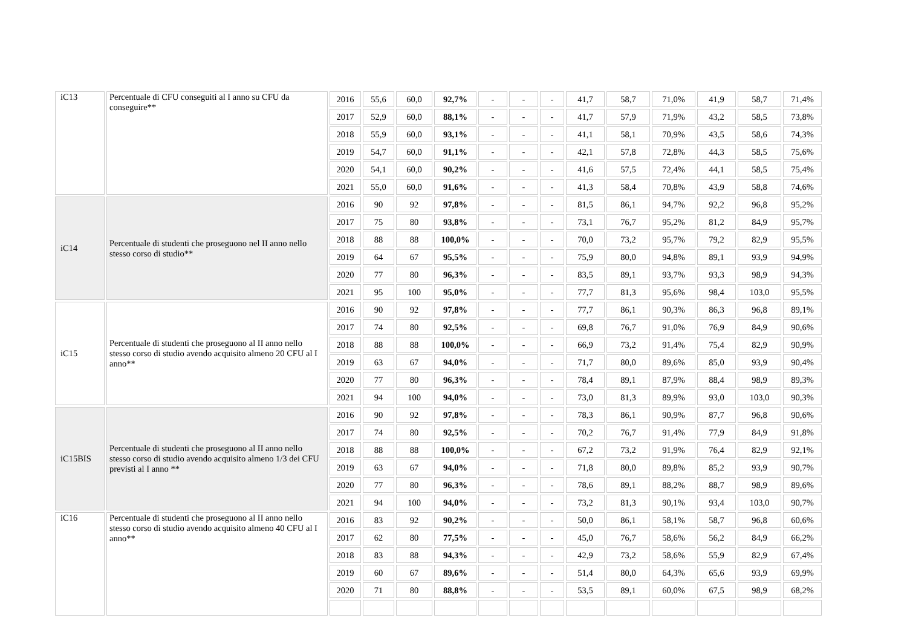| iC13 | Percentuale di CFU conseguiti al I anno su CFU da conseguire** | 2016 | 55,6 | 60,0 | 92,7% | - | - | - | 41,7 | 58,7 | 71,0% | 41,9 | 58,7 | 71,4% |
| | | 2017 | 52,9 | 60,0 | 88,1% | - | - | - | 41,7 | 57,9 | 71,9% | 43,2 | 58,5 | 73,8% |
| | | 2018 | 55,9 | 60,0 | 93,1% | - | - | - | 41,1 | 58,1 | 70,9% | 43,5 | 58,6 | 74,3% |
| | | 2019 | 54,7 | 60,0 | 91,1% | - | - | - | 42,1 | 57,8 | 72,8% | 44,3 | 58,5 | 75,6% |
| | | 2020 | 54,1 | 60,0 | 90,2% | - | - | - | 41,6 | 57,5 | 72,4% | 44,1 | 58,5 | 75,4% |
| | | 2021 | 55,0 | 60,0 | 91,6% | - | - | - | 41,3 | 58,4 | 70,8% | 43,9 | 58,8 | 74,6% |
| iC14 | Percentuale di studenti che proseguono nel II anno nello stesso corso di studio** | 2016 | 90 | 92 | 97,8% | - | - | - | 81,5 | 86,1 | 94,7% | 92,2 | 96,8 | 95,2% |
| | | 2017 | 75 | 80 | 93,8% | - | - | - | 73,1 | 76,7 | 95,2% | 81,2 | 84,9 | 95,7% |
| | | 2018 | 88 | 88 | 100,0% | - | - | - | 70,0 | 73,2 | 95,7% | 79,2 | 82,9 | 95,5% |
| | | 2019 | 64 | 67 | 95,5% | - | - | - | 75,9 | 80,0 | 94,8% | 89,1 | 93,9 | 94,9% |
| | | 2020 | 77 | 80 | 96,3% | - | - | - | 83,5 | 89,1 | 93,7% | 93,3 | 98,9 | 94,3% |
| | | 2021 | 95 | 100 | 95,0% | - | - | - | 77,7 | 81,3 | 95,6% | 98,4 | 103,0 | 95,5% |
| iC15 | Percentuale di studenti che proseguono al II anno nello stesso corso di studio avendo acquisito almeno 20 CFU al I anno** | 2016 | 90 | 92 | 97,8% | - | - | - | 77,7 | 86,1 | 90,3% | 86,3 | 96,8 | 89,1% |
| | | 2017 | 74 | 80 | 92,5% | - | - | - | 69,8 | 76,7 | 91,0% | 76,9 | 84,9 | 90,6% |
| | | 2018 | 88 | 88 | 100,0% | - | - | - | 66,9 | 73,2 | 91,4% | 75,4 | 82,9 | 90,9% |
| | | 2019 | 63 | 67 | 94,0% | - | - | - | 71,7 | 80,0 | 89,6% | 85,0 | 93,9 | 90,4% |
| | | 2020 | 77 | 80 | 96,3% | - | - | - | 78,4 | 89,1 | 87,9% | 88,4 | 98,9 | 89,3% |
| | | 2021 | 94 | 100 | 94,0% | - | - | - | 73,0 | 81,3 | 89,9% | 93,0 | 103,0 | 90,3% |
| iC15BIS | Percentuale di studenti che proseguono al II anno nello stesso corso di studio avendo acquisito almeno 1/3 dei CFU previsti al I anno ** | 2016 | 90 | 92 | 97,8% | - | - | - | 78,3 | 86,1 | 90,9% | 87,7 | 96,8 | 90,6% |
| | | 2017 | 74 | 80 | 92,5% | - | - | - | 70,2 | 76,7 | 91,4% | 77,9 | 84,9 | 91,8% |
| | | 2018 | 88 | 88 | 100,0% | - | - | - | 67,2 | 73,2 | 91,9% | 76,4 | 82,9 | 92,1% |
| | | 2019 | 63 | 67 | 94,0% | - | - | - | 71,8 | 80,0 | 89,8% | 85,2 | 93,9 | 90,7% |
| | | 2020 | 77 | 80 | 96,3% | - | - | - | 78,6 | 89,1 | 88,2% | 88,7 | 98,9 | 89,6% |
| | | 2021 | 94 | 100 | 94,0% | - | - | - | 73,2 | 81,3 | 90,1% | 93,4 | 103,0 | 90,7% |
| iC16 | Percentuale di studenti che proseguono al II anno nello stesso corso di studio avendo acquisito almeno 40 CFU al I anno** | 2016 | 83 | 92 | 90,2% | - | - | - | 50,0 | 86,1 | 58,1% | 58,7 | 96,8 | 60,6% |
| | | 2017 | 62 | 80 | 77,5% | - | - | - | 45,0 | 76,7 | 58,6% | 56,2 | 84,9 | 66,2% |
| | | 2018 | 83 | 88 | 94,3% | - | - | - | 42,9 | 73,2 | 58,6% | 55,9 | 82,9 | 67,4% |
| | | 2019 | 60 | 67 | 89,6% | - | - | - | 51,4 | 80,0 | 64,3% | 65,6 | 93,9 | 69,9% |
| | | 2020 | 71 | 80 | 88,8% | - | - | - | 53,5 | 89,1 | 60,0% | 67,5 | 98,9 | 68,2% |